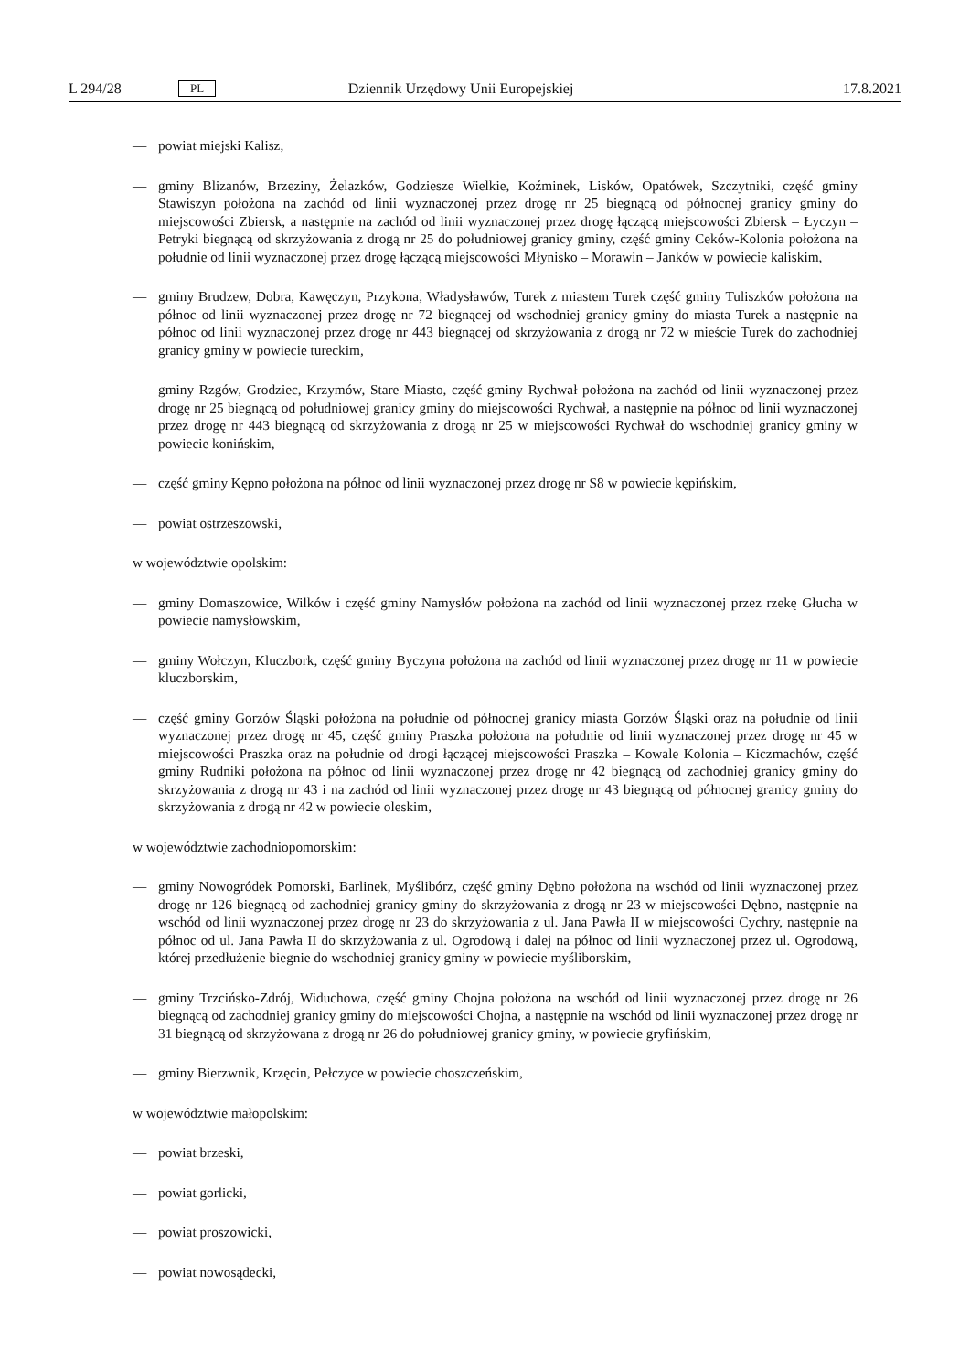L 294/28 PL Dziennik Urzędowy Unii Europejskiej 17.8.2021
— powiat miejski Kalisz,
— gminy Blizanów, Brzeziny, Żelazków, Godziesze Wielkie, Koźminek, Lisków, Opatówek, Szczytniki, część gminy Stawiszyn położona na zachód od linii wyznaczonej przez drogę nr 25 biegnącą od północnej granicy gminy do miejscowości Zbiersk, a następnie na zachód od linii wyznaczonej przez drogę łączącą miejscowości Zbiersk – Łyczyn – Petryki biegnącą od skrzyżowania z drogą nr 25 do południowej granicy gminy, część gminy Ceków-Kolonia położona na południe od linii wyznaczonej przez drogę łączącą miejscowości Młynisko – Morawin – Janków w powiecie kaliskim,
— gminy Brudzew, Dobra, Kawęczyn, Przykona, Władysławów, Turek z miastem Turek część gminy Tuliszków położona na północ od linii wyznaczonej przez drogę nr 72 biegnącej od wschodniej granicy gminy do miasta Turek a następnie na północ od linii wyznaczonej przez drogę nr 443 biegnącej od skrzyżowania z drogą nr 72 w mieście Turek do zachodniej granicy gminy w powiecie tureckim,
— gminy Rzgów, Grodziec, Krzymów, Stare Miasto, część gminy Rychwał położona na zachód od linii wyznaczonej przez drogę nr 25 biegnącą od południowej granicy gminy do miejscowości Rychwał, a następnie na północ od linii wyznaczonej przez drogę nr 443 biegnącą od skrzyżowania z drogą nr 25 w miejscowości Rychwał do wschodniej granicy gminy w powiecie konińskim,
— część gminy Kępno położona na północ od linii wyznaczonej przez drogę nr S8 w powiecie kępińskim,
— powiat ostrzeszowski,
w województwie opolskim:
— gminy Domaszowice, Wilków i część gminy Namysłów położona na zachód od linii wyznaczonej przez rzekę Głucha w powiecie namysłowskim,
— gminy Wołczyn, Kluczbork, część gminy Byczyna położona na zachód od linii wyznaczonej przez drogę nr 11 w powiecie kluczborskim,
— część gminy Gorzów Śląski położona na południe od północnej granicy miasta Gorzów Śląski oraz na południe od linii wyznaczonej przez drogę nr 45, część gminy Praszka położona na południe od linii wyznaczonej przez drogę nr 45 w miejscowości Praszka oraz na południe od drogi łączącej miejscowości Praszka – Kowale Kolonia – Kiczmachów, część gminy Rudniki położona na północ od linii wyznaczonej przez drogę nr 42 biegnącą od zachodniej granicy gminy do skrzyżowania z drogą nr 43 i na zachód od linii wyznaczonej przez drogę nr 43 biegnącą od północnej granicy gminy do skrzyżowania z drogą nr 42 w powiecie oleskim,
w województwie zachodniopomorskim:
— gminy Nowogródek Pomorski, Barlinek, Myślibórz, część gminy Dębno położona na wschód od linii wyznaczonej przez drogę nr 126 biegnącą od zachodniej granicy gminy do skrzyżowania z drogą nr 23 w miejscowości Dębno, następnie na wschód od linii wyznaczonej przez drogę nr 23 do skrzyżowania z ul. Jana Pawła II w miejscowości Cychry, następnie na północ od ul. Jana Pawła II do skrzyżowania z ul. Ogrodową i dalej na północ od linii wyznaczonej przez ul. Ogrodową, której przedłużenie biegnie do wschodniej granicy gminy w powiecie myśliborskim,
— gminy Trzcińsko-Zdrój, Widuchowa, część gminy Chojna położona na wschód od linii wyznaczonej przez drogę nr 26 biegnącą od zachodniej granicy gminy do miejscowości Chojna, a następnie na wschód od linii wyznaczonej przez drogę nr 31 biegnącą od skrzyżowana z drogą nr 26 do południowej granicy gminy, w powiecie gryfińskim,
— gminy Bierzwnik, Krzęcin, Pełczyce w powiecie choszczeńskim,
w województwie małopolskim:
— powiat brzeski,
— powiat gorlicki,
— powiat proszowicki,
— powiat nowosądecki,